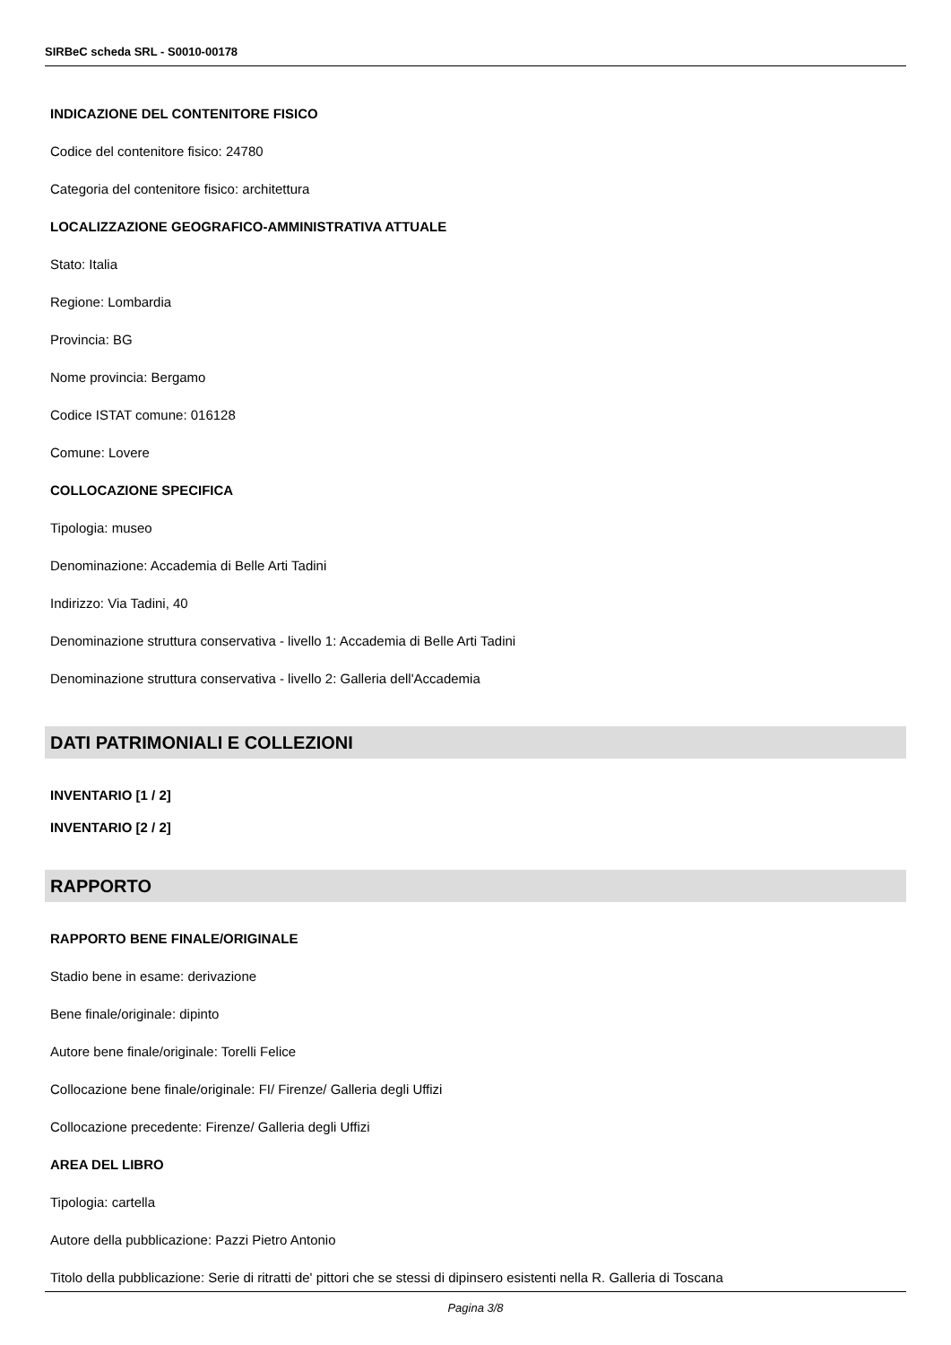SIRBeC scheda SRL - S0010-00178
INDICAZIONE DEL CONTENITORE FISICO
Codice del contenitore fisico: 24780
Categoria del contenitore fisico: architettura
LOCALIZZAZIONE GEOGRAFICO-AMMINISTRATIVA ATTUALE
Stato: Italia
Regione: Lombardia
Provincia: BG
Nome provincia: Bergamo
Codice ISTAT comune: 016128
Comune: Lovere
COLLOCAZIONE SPECIFICA
Tipologia: museo
Denominazione: Accademia di Belle Arti Tadini
Indirizzo: Via Tadini, 40
Denominazione struttura conservativa - livello 1: Accademia di Belle Arti Tadini
Denominazione struttura conservativa - livello 2: Galleria dell'Accademia
DATI PATRIMONIALI E COLLEZIONI
INVENTARIO [1 / 2]
INVENTARIO [2 / 2]
RAPPORTO
RAPPORTO BENE FINALE/ORIGINALE
Stadio bene in esame: derivazione
Bene finale/originale: dipinto
Autore bene finale/originale: Torelli Felice
Collocazione bene finale/originale: FI/ Firenze/ Galleria degli Uffizi
Collocazione precedente: Firenze/ Galleria degli Uffizi
AREA DEL LIBRO
Tipologia: cartella
Autore della pubblicazione: Pazzi Pietro Antonio
Titolo della pubblicazione: Serie di ritratti de' pittori che se stessi di dipinsero esistenti nella R. Galleria di Toscana
Pagina 3/8